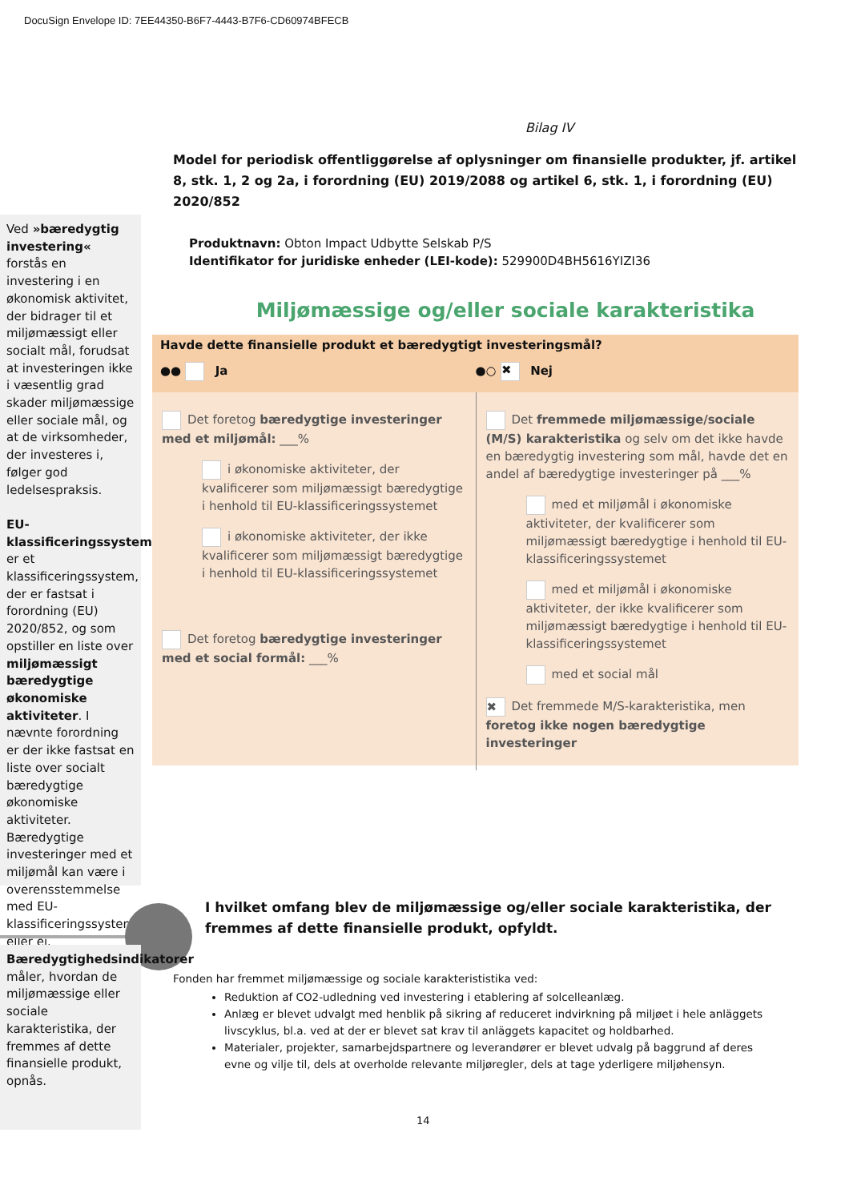DocuSign Envelope ID: 7EE44350-B6F7-4443-B7F6-CD60974BFECB
Bilag IV
Model for periodisk offentliggørelse af oplysninger om finansielle produkter, jf. artikel 8, stk. 1, 2 og 2a, i forordning (EU) 2019/2088 og artikel 6, stk. 1, i forordning (EU) 2020/852
Produktnavn: Obton Impact Udbytte Selskab P/S
Identifikator for juridiske enheder (LEI-kode): 529900D4BH5616YIZI36
Miljømæssige og/eller sociale karakteristika
Ved »bæredygtig investering« forstås en investering i en økonomisk aktivitet, der bidrager til et miljømæssigt eller socialt mål, forudsat at investeringen ikke i væsentlig grad skader miljømæssige eller sociale mål, og at de virksomheder, der investeres i, følger god ledelsespraksis.
EU-klassificeringssystemet er et klassificeringssystem, der er fastsat i forordning (EU) 2020/852, og som opstiller en liste over miljømæssigt bæredygtige økonomiske aktiviteter. I nævnte forordning er der ikke fastsat en liste over socialt bæredygtige økonomiske aktiviteter. Bæredygtige investeringer med et miljømål kan være i overensstemmelse med EU-klassificeringssystemet eller ej.
Havde dette finansielle produkt et bæredygtigt investeringsmål?
●● Ja ●○ ✖ Nej
Det foretog bæredygtige investeringer med et miljømål: ___%
i økonomiske aktiviteter, der kvalificerer som miljømæssigt bæredygtige i henhold til EU-klassificeringssystemet
i økonomiske aktiviteter, der ikke kvalificerer som miljømæssigt bæredygtige i henhold til EU-klassificeringssystemet
Det foretog bæredygtige investeringer med et social formål: ___%
Det fremmede miljømæssige/sociale (M/S) karakteristika og selv om det ikke havde en bæredygtig investering som mål, havde det en andel af bæredygtige investeringer på ___%
med et miljømål i økonomiske aktiviteter, der kvalificerer som miljømæssigt bæredygtige i henhold til EU-klassificeringssystemet
med et miljømål i økonomiske aktiviteter, der ikke kvalificerer som miljømæssigt bæredygtige i henhold til EU-klassificeringssystemet
med et social mål
✖ Det fremmede M/S-karakteristika, men foretog ikke nogen bæredygtige investeringer
I hvilket omfang blev de miljømæssige og/eller sociale karakteristika, der fremmes af dette finansielle produkt, opfyldt.
Bæredygtighedsindikatorer måler, hvordan de miljømæssige eller sociale karakteristika, der fremmes af dette finansielle produkt, opnås.
Fonden har fremmet miljømæssige og sociale karakterististika ved:
Reduktion af CO2-udledning ved investering i etablering af solcelleanlæg.
Anlæg er blevet udvalgt med henblik på sikring af reduceret indvirkning på miljøet i hele anläggets livscyklus, bl.a. ved at der er blevet sat krav til anläggets kapacitet og holdbarhed.
Materialer, projekter, samarbejdspartnere og leverandører er blevet udvalg på baggrund af deres evne og vilje til, dels at overholde relevante miljøregler, dels at tage yderligere miljøhensyn.
14